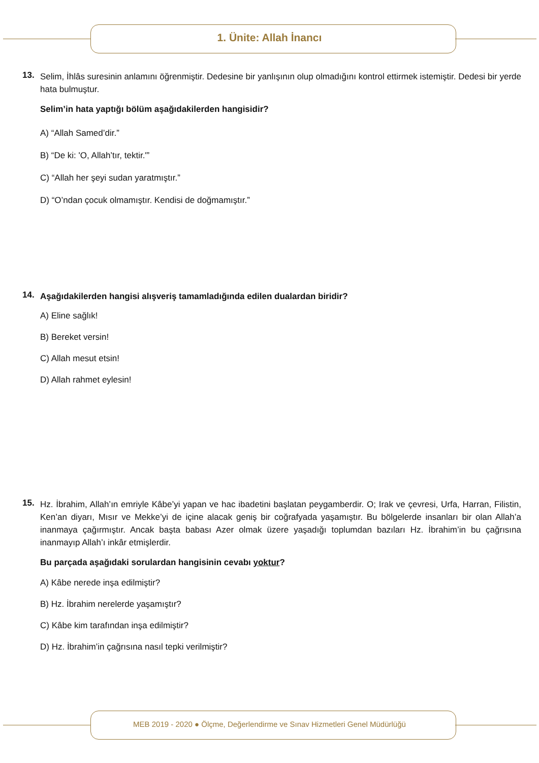1. Ünite: Allah İnancı
13.
Selim, İhlâs suresinin anlamını öğrenmiştir. Dedesine bir yanlışının olup olmadığını kontrol ettirmek istemiştir. Dedesi bir yerde hata bulmuştur.
Selim’in hata yaptığı bölüm aşağıdakilerden hangisidir?
A) “Allah Samed’dir.”
B) “De ki: 'O, Allah’tır, tektir.'”
C) “Allah her şeyi sudan yaratmıştır.”
D) “O’ndan çocuk olmamıştır. Kendisi de doğmamıştır.”
14.
Aşağıdakilerden hangisi alışveriş tamamladığında edilen dualardan biridir?
A) Eline sağlık!
B) Bereket versin!
C) Allah mesut etsin!
D) Allah rahmet eylesin!
15.
Hz. İbrahim, Allah’ın emriyle Kâbe’yi yapan ve hac ibadetini başlatan peygamberdir. O; Irak ve çevresi, Urfa, Harran, Filistin, Ken’an diyarı, Mısır ve Mekke’yi de içine alacak geniş bir coğrafyada yaşamıştır. Bu bölgelerde insanları bir olan Allah’a inanmaya çağırmıştır. Ancak başta babası Azer olmak üzere yaşadığı toplumdan bazıları Hz. İbrahim’in bu çağrısına inanmayıp Allah’ı inkâr etmişlerdir.
Bu parçada aşağıdaki sorulardan hangisinin cevabı yoktur?
A) Kâbe nerede inşa edilmiştir?
B) Hz. İbrahim nerelerde yaşamıştır?
C) Kâbe kim tarafından inşa edilmiştir?
D) Hz. İbrahim’in çağrısına nasıl tepki verilmiştir?
MEB 2019 - 2020 ● Ölçme, Değerlendirme ve Sınav Hizmetleri Genel Müdürlüğü